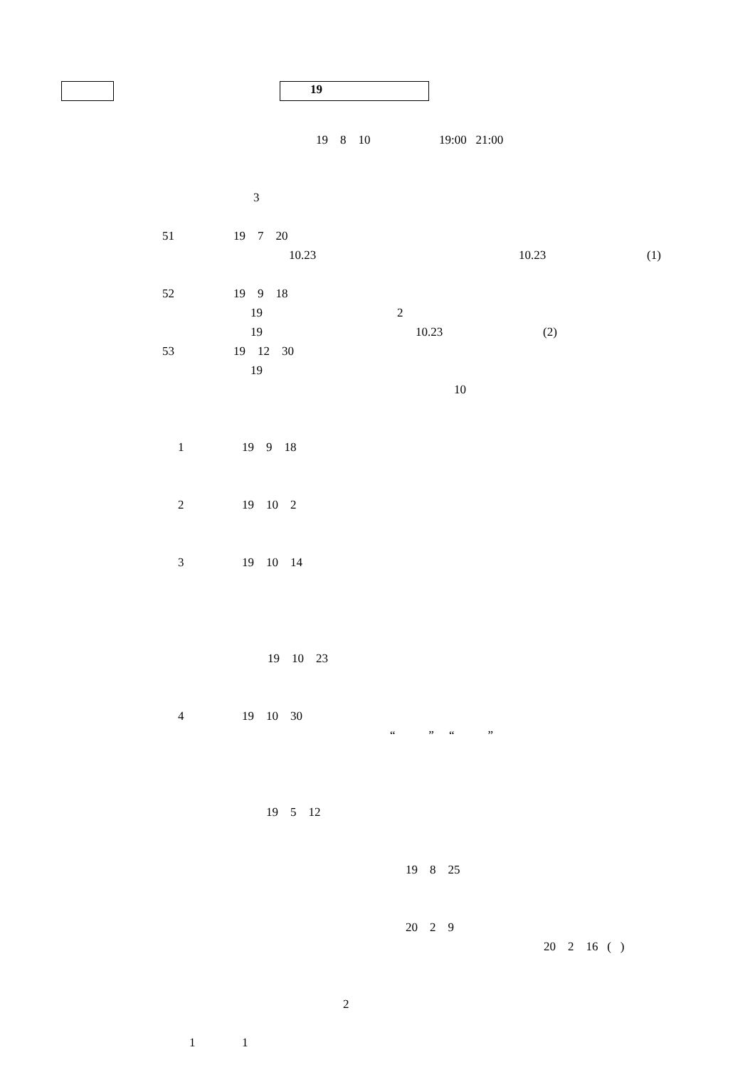19
19 8 10 19:00 21:00
3
51 19 7 20
10.23 10.23 (1)
52 19 9 18
19 2
19 10.23 (2)
53 19 12 30
19
10
1 19 9 18
2 19 10 2
3 19 10 14
19 10 23
4 19 10 30
“ ” “ ”
19 5 12
19 8 25
20 2 9
20 2 16 ( )
2
1 1